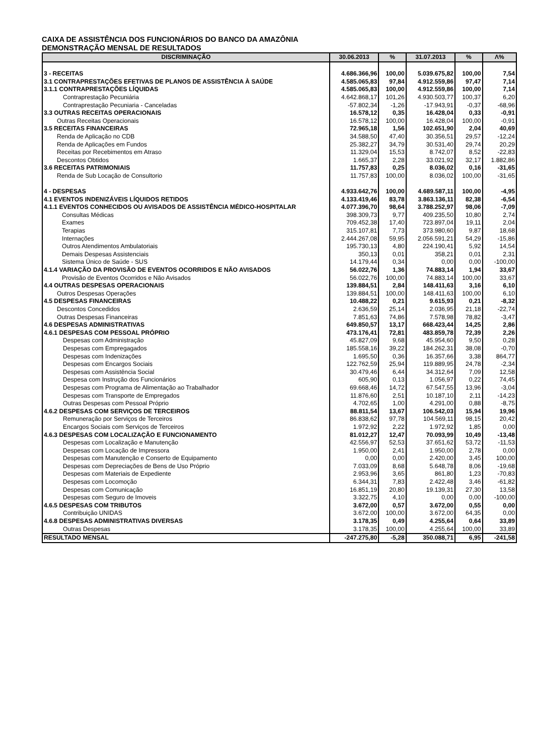CAIXA DE ASSISTÊNCIA DOS FUNCIONÁRIOS DO BANCO DA AMAZÔNIA
DEMONSTRAÇÃO MENSAL DE RESULTADOS
| DISCRIMINAÇÃO | 30.06.2013 | % | 31.07.2013 | % | Λ% |
| --- | --- | --- | --- | --- | --- |
| 3 - RECEITAS | 4.686.366,96 | 100,00 | 5.039.675,82 | 100,00 | 7,54 |
| 3.1 CONTRAPRESTAÇÕES EFETIVAS DE PLANOS DE ASSISTÊNCIA À SAÚDE | 4.585.065,83 | 97,84 | 4.912.559,86 | 97,47 | 7,14 |
| 3.1.1 CONTRAPRESTAÇÕES LÍQUIDAS | 4.585.065,83 | 100,00 | 4.912.559,86 | 100,00 | 7,14 |
| Contraprestação Pecuniária | 4.642.868,17 | 101,26 | 4.930.503,77 | 100,37 | 6,20 |
| Contraprestação Pecuniaria - Canceladas | -57.802,34 | -1,26 | -17.943,91 | -0,37 | -68,96 |
| 3.3 OUTRAS RECEITAS OPERACIONAIS | 16.578,12 | 0,35 | 16.428,04 | 0,33 | -0,91 |
| Outras Receitas Operacionais | 16.578,12 | 100,00 | 16.428,04 | 100,00 | -0,91 |
| 3.5 RECEITAS FINANCEIRAS | 72.965,18 | 1,56 | 102.651,90 | 2,04 | 40,69 |
| Renda de Aplicação no CDB | 34.588,50 | 47,40 | 30.356,51 | 29,57 | -12,24 |
| Renda de Aplicações em Fundos | 25.382,27 | 34,79 | 30.531,40 | 29,74 | 20,29 |
| Receitas por Recebimentos em Atraso | 11.329,04 | 15,53 | 8.742,07 | 8,52 | -22,83 |
| Descontos Obtidos | 1.665,37 | 2,28 | 33.021,92 | 32,17 | 1.882,86 |
| 3.6 RECEITAS PATRIMONIAIS | 11.757,83 | 0,25 | 8.036,02 | 0,16 | -31,65 |
| Renda de Sub Locação de Consultorio | 11.757,83 | 100,00 | 8.036,02 | 100,00 | -31,65 |
| 4 - DESPESAS | 4.933.642,76 | 100,00 | 4.689.587,11 | 100,00 | -4,95 |
| 4.1 EVENTOS INDENIZÁVEIS LÍQUIDOS RETIDOS | 4.133.419,46 | 83,78 | 3.863.136,11 | 82,38 | -6,54 |
| 4.1.1 EVENTOS CONHECIDOS OU AVISADOS DE ASSISTÊNCIA MÉDICO-HOSPITALAR | 4.077.396,70 | 98,64 | 3.788.252,97 | 98,06 | -7,09 |
| Consultas Médicas | 398.309,73 | 9,77 | 409.235,50 | 10,80 | 2,74 |
| Exames | 709.452,38 | 17,40 | 723.897,04 | 19,11 | 2,04 |
| Terapias | 315.107,81 | 7,73 | 373.980,60 | 9,87 | 18,68 |
| Internações | 2.444.267,08 | 59,95 | 2.056.591,21 | 54,29 | -15,86 |
| Outros Atendimentos Ambulatoriais | 195.730,13 | 4,80 | 224.190,41 | 5,92 | 14,54 |
| Demais Despesas Assistenciais | 350,13 | 0,01 | 358,21 | 0,01 | 2,31 |
| Sistema Único de Saúde - SUS | 14.179,44 | 0,34 | 0,00 | 0,00 | -100,00 |
| 4.1.4 VARIAÇÃO DA PROVISÃO DE EVENTOS OCORRIDOS E NÃO AVISADOS | 56.022,76 | 1,36 | 74.883,14 | 1,94 | 33,67 |
| Provisão de Eventos Ocorridos e Não Avisados | 56.022,76 | 100,00 | 74.883,14 | 100,00 | 33,67 |
| 4.4 OUTRAS DESPESAS OPERACIONAIS | 139.884,51 | 2,84 | 148.411,63 | 3,16 | 6,10 |
| Outros Despesas Operações | 139.884,51 | 100,00 | 148.411,63 | 100,00 | 6,10 |
| 4.5 DESPESAS FINANCEIRAS | 10.488,22 | 0,21 | 9.615,93 | 0,21 | -8,32 |
| Descontos Concedidos | 2.636,59 | 25,14 | 2.036,95 | 21,18 | -22,74 |
| Outras Despesas Financeiras | 7.851,63 | 74,86 | 7.578,98 | 78,82 | -3,47 |
| 4.6 DESPESAS ADMINISTRATIVAS | 649.850,57 | 13,17 | 668.423,44 | 14,25 | 2,86 |
| 4.6.1 DESPESAS COM PESSOAL PRÓPRIO | 473.176,41 | 72,81 | 483.859,78 | 72,39 | 2,26 |
| Despesas com Administração | 45.827,09 | 9,68 | 45.954,60 | 9,50 | 0,28 |
| Despesas com Empregagados | 185.558,16 | 39,22 | 184.262,31 | 38,08 | -0,70 |
| Despesas com Indenizações | 1.695,50 | 0,36 | 16.357,66 | 3,38 | 864,77 |
| Despesas com Encargos Sociais | 122.762,59 | 25,94 | 119.889,95 | 24,78 | -2,34 |
| Despesas com Assistência Social | 30.479,46 | 6,44 | 34.312,64 | 7,09 | 12,58 |
| Despesa com Instrução dos Funcionários | 605,90 | 0,13 | 1.056,97 | 0,22 | 74,45 |
| Despesas com Programa de Alimentação ao Trabalhador | 69.668,46 | 14,72 | 67.547,55 | 13,96 | -3,04 |
| Despesas com Transporte de Empregados | 11.876,60 | 2,51 | 10.187,10 | 2,11 | -14,23 |
| Outras Despesas com Pessoal Próprio | 4.702,65 | 1,00 | 4.291,00 | 0,88 | -8,75 |
| 4.6.2 DESPESAS COM SERVIÇOS DE TERCEIROS | 88.811,54 | 13,67 | 106.542,03 | 15,94 | 19,96 |
| Remuneração por Serviços de Terceiros | 86.838,62 | 97,78 | 104.569,11 | 98,15 | 20,42 |
| Encargos Sociais com Serviços de Terceiros | 1.972,92 | 2,22 | 1.972,92 | 1,85 | 0,00 |
| 4.6.3 DESPESAS COM LOCALIZAÇÃO E FUNCIONAMENTO | 81.012,27 | 12,47 | 70.093,99 | 10,49 | -13,48 |
| Despesas com Localização e Manutenção | 42.556,97 | 52,53 | 37.651,62 | 53,72 | -11,53 |
| Despesas com Locação de Impressora | 1.950,00 | 2,41 | 1.950,00 | 2,78 | 0,00 |
| Despesas com Manutenção e Conserto de Equipamento | 0,00 | 0,00 | 2.420,00 | 3,45 | 100,00 |
| Despesas com Depreciações de Bens de Uso Próprio | 7.033,09 | 8,68 | 5.648,78 | 8,06 | -19,68 |
| Despesas com Materiais de Expediente | 2.953,96 | 3,65 | 861,80 | 1,23 | -70,83 |
| Despesas com Locomoção | 6.344,31 | 7,83 | 2.422,48 | 3,46 | -61,82 |
| Despesas com Comunicação | 16.851,19 | 20,80 | 19.139,31 | 27,30 | 13,58 |
| Despesas com Seguro de Imoveis | 3.322,75 | 4,10 | 0,00 | 0,00 | -100,00 |
| 4.6.5 DESPESAS COM TRIBUTOS | 3.672,00 | 0,57 | 3.672,00 | 0,55 | 0,00 |
| Contribuição UNIDAS | 3.672,00 | 100,00 | 3.672,00 | 64,35 | 0,00 |
| 4.6.8 DESPESAS ADMINISTRATIVAS DIVERSAS | 3.178,35 | 0,49 | 4.255,64 | 0,64 | 33,89 |
| Outras Despesas | 3.178,35 | 100,00 | 4.255,64 | 100,00 | 33,89 |
| RESULTADO MENSAL | -247.275,80 | -5,28 | 350.088,71 | 6,95 | -241,58 |